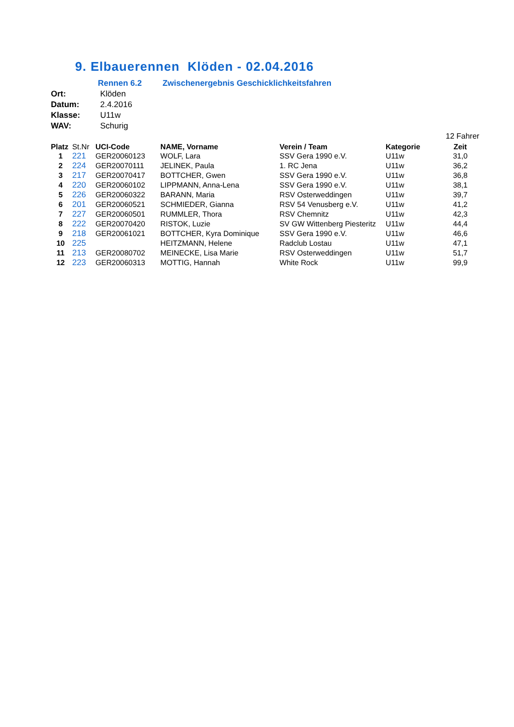9. Elbauerennen Klöden - 02.04.2016
Rennen 6.2 Zwischenergebnis Geschicklichkeitsfahren
Ort: Klöden
Datum: 2.4.2016
Klasse: U11w
WAV: Schurig
12 Fahrer
| Platz | St.Nr | UCI-Code | NAME, Vorname | Verein / Team | Kategorie | Zeit |
| --- | --- | --- | --- | --- | --- | --- |
| 1 | 221 | GER20060123 | WOLF, Lara | SSV Gera 1990 e.V. | U11w | 31,0 |
| 2 | 224 | GER20070111 | JELINEK, Paula | 1. RC Jena | U11w | 36,2 |
| 3 | 217 | GER20070417 | BOTTCHER, Gwen | SSV Gera 1990 e.V. | U11w | 36,8 |
| 4 | 220 | GER20060102 | LIPPMANN, Anna-Lena | SSV Gera 1990 e.V. | U11w | 38,1 |
| 5 | 226 | GER20060322 | BARANN, Maria | RSV Osterweddingen | U11w | 39,7 |
| 6 | 201 | GER20060521 | SCHMIEDER, Gianna | RSV 54 Venusberg e.V. | U11w | 41,2 |
| 7 | 227 | GER20060501 | RUMMLER, Thora | RSV Chemnitz | U11w | 42,3 |
| 8 | 222 | GER20070420 | RISTOK, Luzie | SV GW Wittenberg Piesteritz | U11w | 44,4 |
| 9 | 218 | GER20061021 | BOTTCHER, Kyra Dominique | SSV Gera 1990 e.V. | U11w | 46,6 |
| 10 | 225 | | HEITZMANN, Helene | Radclub Lostau | U11w | 47,1 |
| 11 | 213 | GER20080702 | MEINECKE, Lisa Marie | RSV Osterweddingen | U11w | 51,7 |
| 12 | 223 | GER20060313 | MOTTIG, Hannah | White Rock | U11w | 99,9 |